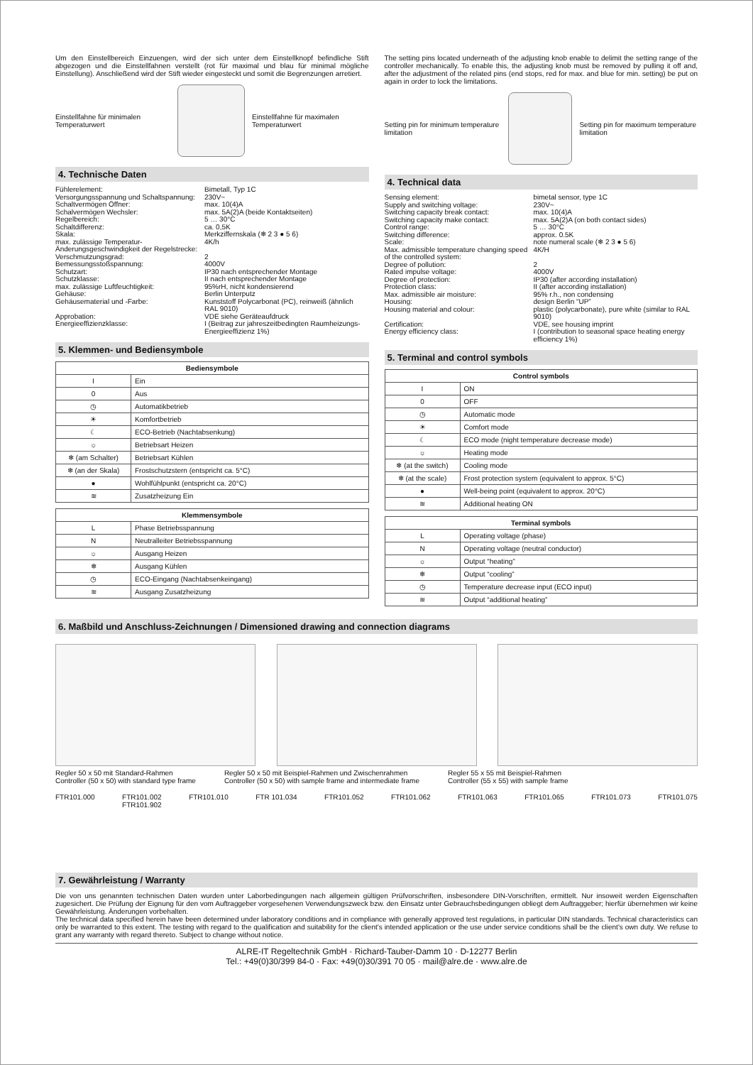Um den Einstellbereich Einzuengen, wird der sich unter dem Einstellknopf befindliche Stift abgezogen und die Einstellfahnen verstellt (rot für maximal und blau für minimal mögliche Einstellung). Anschließend wird der Stift wieder eingesteckt und somit die Begrenzungen arretiert.
Einstellfahne für minimalen Temperaturwert
Einstellfahne für maximalen Temperaturwert
4. Technische Daten
Fühlerelement: Bimetall, Typ 1C Versorgungsspannung und Schaltspannung: 230V~ Schaltvermögen Öffner: max. 10(4)A Schalvermögen Wechsler: max. 5A(2)A (beide Kontaktseiten) Regelbereich: 5 … 30°C Schaltdifferenz: ca. 0,5K Skala: Merkziffernskala (❄ 2 3 ● 5 6) max. zulässige Temperatur-Änderungsgeschwindigkeit der Regelstrecke: 4K/h Verschmutzungsgrad: 2 Bemessungsstoßspannung: 4000V Schutzart: IP30 nach entsprechender Montage Schutzklasse: II nach entsprechender Montage max. zulässige Luftfeuchtigkeit: 95%rH, nicht kondensierend Gehäuse: Berlin Unterputz Gehäusematerial und -Farbe: Kunststoff Polycarbonat (PC), reinweiß (ähnlich RAL 9010) Approbation: VDE siehe Geräteaufdruck Energieeffizienzklasse: I (Beitrag zur jahreszeitbedingten Raumheizungs-Energieeffizienz 1%)
5. Klemmen- und Bediensymbole
| Bediensymbole | |
| --- | --- |
| I | Ein |
| 0 | Aus |
| ◷ | Automatikbetrieb |
| ☀ | Komfortbetrieb |
| ☾ | ECO-Betrieb (Nachtabsenkung) |
| ☼ | Betriebsart Heizen |
| ❄ (am Schalter) | Betriebsart Kühlen |
| ❄ (an der Skala) | Frostschutzstern (entspricht ca. 5°C) |
| ● | Wohlfühlpunkt (entspricht ca. 20°C) |
| ≋ | Zusatzheizung Ein |
| Klemmensymbole | |
| --- | --- |
| L | Phase Betriebsspannung |
| N | Neutralleiter Betriebsspannung |
| ☼ | Ausgang Heizen |
| ❄ | Ausgang Kühlen |
| ◷ | ECO-Eingang (Nachtabsenkeingang) |
| ≋ | Ausgang Zusatzheizung |
The setting pins located underneath of the adjusting knob enable to delimit the setting range of the controller mechanically. To enable this, the adjusting knob must be removed by pulling it off and, after the adjustment of the related pins (end stops, red for max. and blue for min. setting) be put on again in order to lock the limitations.
Setting pin for minimum temperature limitation
Setting pin for maximum temperature limitation
4. Technical data
Sensing element: bimetal sensor, type 1C Supply and switching voltage: 230V~ Switching capacity break contact: max. 10(4)A Switching capacity make contact: max. 5A(2)A (on both contact sides) Control range: 5 … 30°C Switching difference: approx. 0.5K Scale: note numeral scale (❄ 2 3 ● 5 6) Max. admissible temperature changing speed of the controlled system: 4K/H Degree of pollution: 2 Rated impulse voltage: 4000V Degree of protection: IP30 (after according installation) Protection class: II (after according installation) Max. admissible air moisture: 95% r.h., non condensing Housing: design Berlin “UP” Housing material and colour: plastic (polycarbonate), pure white (similar to RAL 9010) Certification: VDE, see housing imprint Energy efficiency class: I (contribution to seasonal space heating energy efficiency 1%)
5. Terminal and control symbols
| Control symbols | |
| --- | --- |
| I | ON |
| 0 | OFF |
| ◷ | Automatic mode |
| ☀ | Comfort mode |
| ☾ | ECO mode (night temperature decrease mode) |
| ☼ | Heating mode |
| ❄ (at the switch) | Cooling mode |
| ❄ (at the scale) | Frost protection system (equivalent to approx. 5°C) |
| ● | Well-being point (equivalent to approx. 20°C) |
| ≋ | Additional heating ON |
| Terminal symbols | |
| --- | --- |
| L | Operating voltage (phase) |
| N | Operating voltage (neutral conductor) |
| ☼ | Output “heating” |
| ❄ | Output “cooling” |
| ◷ | Temperature decrease input (ECO input) |
| ≋ | Output “additional heating” |
6. Maßbild und Anschluss-Zeichnungen / Dimensioned drawing and connection diagrams
Regler 50 x 50 mit Standard-Rahmen
Controller (50 x 50) with standard type frame
Regler 50 x 50 mit Beispiel-Rahmen und Zwischenrahmen
Controller (50 x 50) with sample frame and intermediate frame
Regler 55 x 55 mit Beispiel-Rahmen
Controller (55 x 55) with sample frame
FTR101.000 FTR101.002
FTR101.902 FTR101.010 FTR 101.034 FTR101.052 FTR101.062 FTR101.063 FTR101.065 FTR101.073 FTR101.075
7. Gewährleistung / Warranty
Die von uns genannten technischen Daten wurden unter Laborbedingungen nach allgemein gültigen Prüfvorschriften, insbesondere DIN-Vorschriften, ermittelt. Nur insoweit werden Eigenschaften zugesichert. Die Prüfung der Eignung für den vom Auftraggeber vorgesehenen Verwendungszweck bzw. den Einsatz unter Gebrauchsbedingungen obliegt dem Auftraggeber; hierfür übernehmen wir keine Gewährleistung. Änderungen vorbehalten.
The technical data specified herein have been determined under laboratory conditions and in compliance with generally approved test regulations, in particular DIN standards. Technical characteristics can only be warranted to this extent. The testing with regard to the qualification and suitability for the client's intended application or the use under service conditions shall be the client's own duty. We refuse to grant any warranty with regard thereto. Subject to change without notice.
ALRE-IT Regeltechnik GmbH · Richard-Tauber-Damm 10 · D-12277 Berlin
Tel.: +49(0)30/399 84-0 · Fax: +49(0)30/391 70 05 · mail@alre.de · www.alre.de